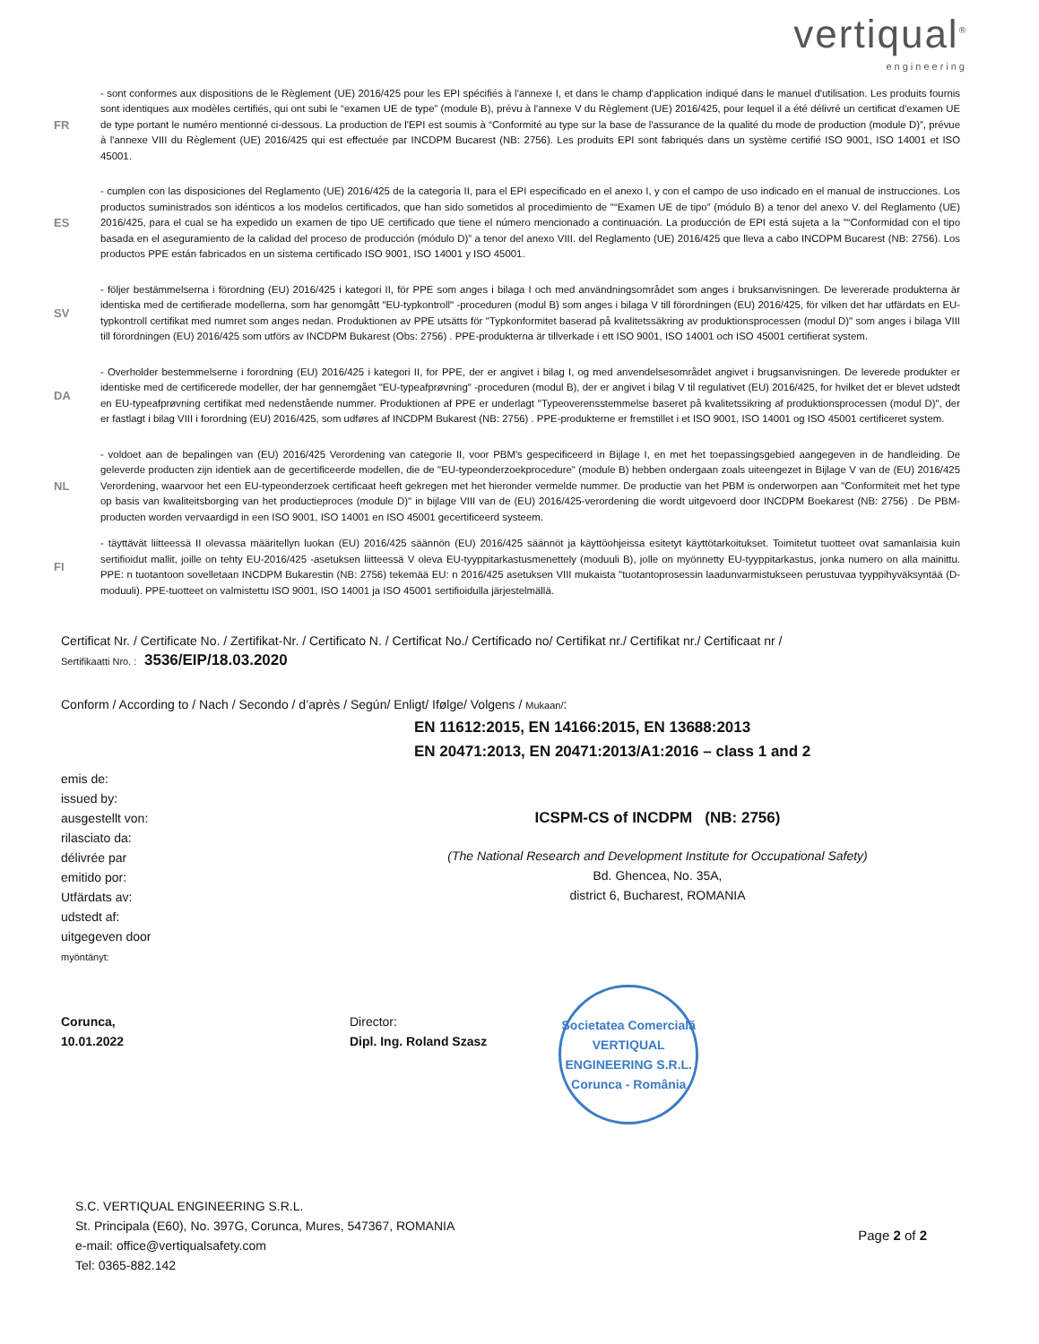vertiqual<sup>®</sup>
engineering
FR - sont conformes aux dispositions de le Règlement (UE) 2016/425 pour les EPI spécifiés à l'annexe I, et dans le champ d'application indiqué dans le manuel d'utilisation. Les produits fournis sont identiques aux modèles certifiés, qui ont subi le “examen UE de type” (module B), prévu à l'annexe V du Règlement (UE) 2016/425, pour lequel il a été délivré un certificat d'examen UE de type portant le numéro mentionné ci-dessous. La production de l'EPI est soumis à “Conformité au type sur la base de l'assurance de la qualité du mode de production (module D)”, prévue à l'annexe VIII du Règlement (UE) 2016/425 qui est effectuée par INCDPM Bucarest (NB: 2756). Les produits EPI sont fabriqués dans un système certifié ISO 9001, ISO 14001 et ISO 45001.
ES - cumplen con las disposiciones del Reglamento (UE) 2016/425 de la categoría II, para el EPI especificado en el anexo I, y con el campo de uso indicado en el manual de instrucciones. Los productos suministrados son idénticos a los modelos certificados, que han sido sometidos al procedimiento de "“Examen UE de tipo” (módulo B) a tenor del anexo V. del Reglamento (UE) 2016/425, para el cual se ha expedido un examen de tipo UE certificado que tiene el número mencionado a continuación. La producción de EPI está sujeta a la "“Conformidad con el tipo basada en el aseguramiento de la calidad del proceso de producción (módulo D)” a tenor del anexo VIII. del Reglamento (UE) 2016/425 que lleva a cabo INCDPM Bucarest (NB: 2756). Los productos PPE están fabricados en un sistema certificado ISO 9001, ISO 14001 y ISO 45001.
SV - följer bestämmelserna i förordning (EU) 2016/425 i kategori II, för PPE som anges i bilaga I och med användningsområdet som anges i bruksanvisningen. De levererade produkterna är identiska med de certifierade modellerna, som har genomgått "EU-typkontroll" -proceduren (modul B) som anges i bilaga V till förordningen (EU) 2016/425, för vilken det har utfärdats en EU-typkontroll certifikat med numret som anges nedan. Produktionen av PPE utsätts för "Typkonformitet baserad på kvalitetssäkring av produktionsprocessen (modul D)" som anges i bilaga VIII till förordningen (EU) 2016/425 som utförs av INCDPM Bukarest (Obs: 2756) . PPE-produkterna är tillverkade i ett ISO 9001, ISO 14001 och ISO 45001 certifierat system.
DA - Overholder bestemmelserne i forordning (EU) 2016/425 i kategori II, for PPE, der er angivet i bilag I, og med anvendelsesområdet angivet i brugsanvisningen. De leverede produkter er identiske med de certificerede modeller, der har gennemgået "EU-typeafprøvning" -proceduren (modul B), der er angivet i bilag V til regulativet (EU) 2016/425, for hvilket det er blevet udstedt en EU-typeafprøvning certifikat med nedenstående nummer. Produktionen af PPE er underlagt "Typeoverensstemmelse baseret på kvalitetssikring af produktionsprocessen (modul D)", der er fastlagt i bilag VIII i forordning (EU) 2016/425, som udføres af INCDPM Bukarest (NB: 2756) . PPE-produkterne er fremstillet i et ISO 9001, ISO 14001 og ISO 45001 certificeret system.
NL - voldoet aan de bepalingen van (EU) 2016/425 Verordening van categorie II, voor PBM's gespecificeerd in Bijlage I, en met het toepassingsgebied aangegeven in de handleiding. De geleverde producten zijn identiek aan de gecertificeerde modellen, die de "EU-typeonderzoekprocedure" (module B) hebben ondergaan zoals uiteengezet in Bijlage V van de (EU) 2016/425 Verordening, waarvoor het een EU-typeonderzoek certificaat heeft gekregen met het hieronder vermelde nummer. De productie van het PBM is onderworpen aan "Conformiteit met het type op basis van kwaliteitsborging van het productieproces (module D)" in bijlage VIII van de (EU) 2016/425-verordening die wordt uitgevoerd door INCDPM Boekarest (NB: 2756) . De PBM-producten worden vervaardigd in een ISO 9001, ISO 14001 en ISO 45001 gecertificeerd systeem.
FI - täyttävät liitteessä II olevassa määritellyn luokan (EU) 2016/425 säännön (EU) 2016/425 säännöt ja käyttöohjeissa esitetyt käyttötarkoitukset. Toimitetut tuotteet ovat samanlaisia kuin sertifioidut mallit, joille on tehty EU-2016/425 -asetuksen liitteessä V oleva EU-tyyppitarkastusmenettely (moduuli B), jolle on myönnetty EU-tyyppitarkastus, jonka numero on alla mainittu. PPE: n tuotantoon sovelletaan INCDPM Bukarestin (NB: 2756) tekemää EU: n 2016/425 asetuksen VIII mukaista "tuotantoprosessin laadunvarmistukseen perustuvaa tyyppihyväksyntää (D-moduuli). PPE-tuotteet on valmistettu ISO 9001, ISO 14001 ja ISO 45001 sertifioidulla järjestelmällä.
Certificat Nr. / Certificate No. / Zertifikat-Nr. / Certificato N. / Certificat No./ Certificado no/ Certifikat nr./ Certifikat nr./ Certificaat nr /
Sertifikaatti Nro. : 3536/EIP/18.03.2020
Conform / According to / Nach / Secondo / d’après / Según/ Enligt/ Ifølge/ Volgens / Mukaan/:
EN 11612:2015, EN 14166:2015, EN 13688:2013
EN 20471:2013, EN 20471:2013/A1:2016 – class 1 and 2
emis de:
issued by:
ausgestellt von:
rilasciato da:
délivrée par
emitido por:
Utfärdats av:
udstedt af:
uitgegeven door
myöntänyt:
ICSPM-CS of INCDPM (NB: 2756)
(The National Research and Development Institute for Occupational Safety)
Bd. Ghencea, No. 35A,
district 6, Bucharest, ROMANIA
Corunca,
10.01.2022
Director:
Dipl. Ing. Roland Szasz
Societatea Comercială
VERTIQUAL ENGINEERING S.R.L.
Corunca - România
S.C. VERTIQUAL ENGINEERING S.R.L.
St. Principala (E60), No. 397G, Corunca, Mures, 547367, ROMANIA
e-mail: office@vertiqualsafety.com
Tel: 0365-882.142
Page 2 of 2